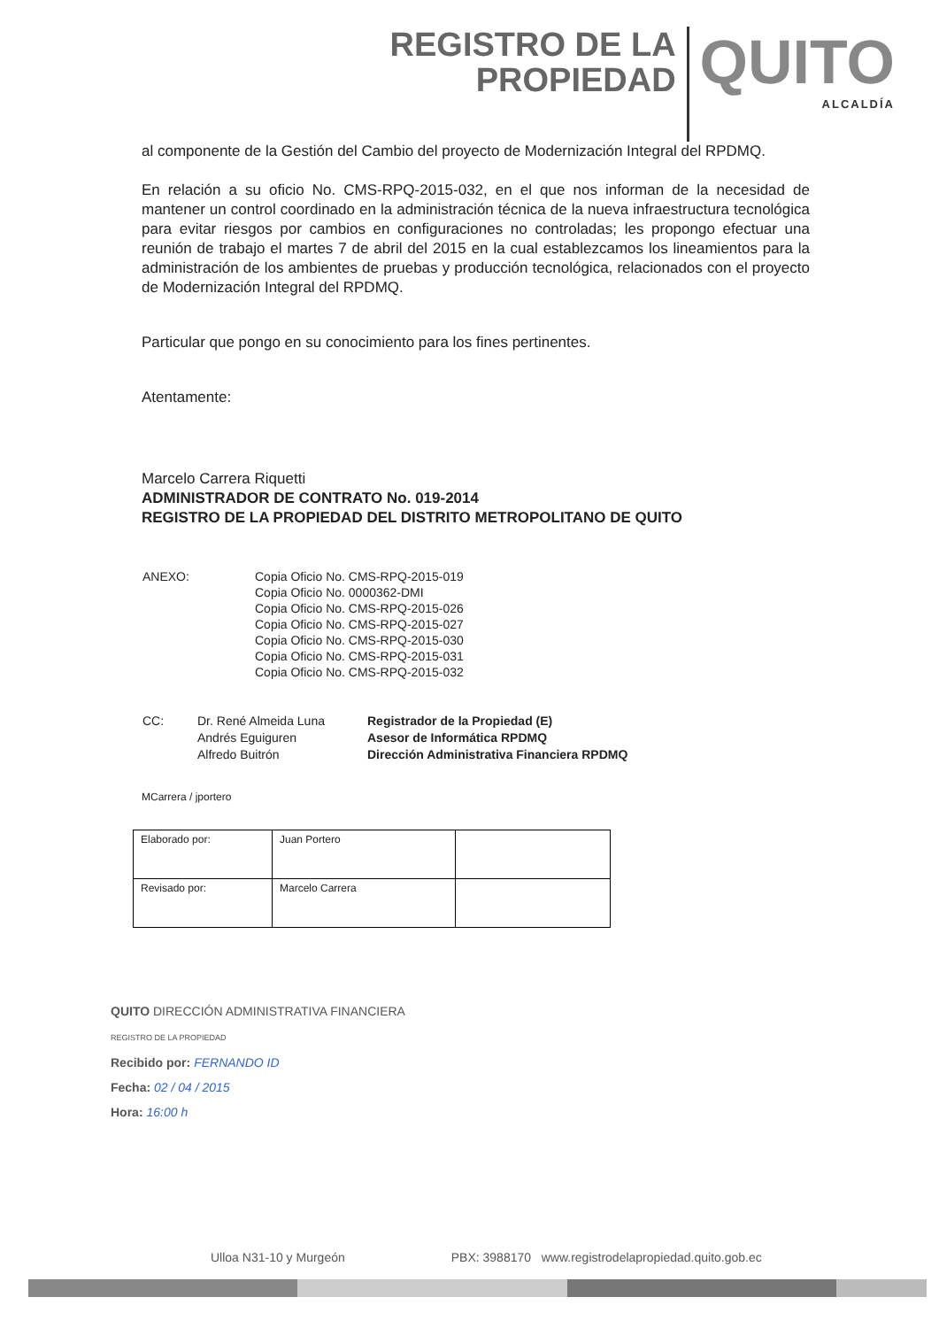REGISTRO DE LA
PROPIEDAD
QUITO
ALCALDÍA
al componente de la Gestión del Cambio del proyecto de Modernización Integral del RPDMQ.
En relación a su oficio No. CMS-RPQ-2015-032, en el que nos informan de la necesidad de mantener un control coordinado en la administración técnica de la nueva infraestructura tecnológica para evitar riesgos por cambios en configuraciones no controladas; les propongo efectuar una reunión de trabajo el martes 7 de abril del 2015 en la cual establezcamos los lineamientos para la administración de los ambientes de pruebas y producción tecnológica, relacionados con el proyecto de Modernización Integral del RPDMQ.
Particular que pongo en su conocimiento para los fines pertinentes.
Atentamente:
Marcelo Carrera Riquetti
ADMINISTRADOR DE CONTRATO No. 019-2014
REGISTRO DE LA PROPIEDAD DEL DISTRITO METROPOLITANO DE QUITO
| ANEXO: | Copia Oficio No. CMS-RPQ-2015-019 Copia Oficio No. 0000362-DMI Copia Oficio No. CMS-RPQ-2015-026 Copia Oficio No. CMS-RPQ-2015-027 Copia Oficio No. CMS-RPQ-2015-030 Copia Oficio No. CMS-RPQ-2015-031 Copia Oficio No. CMS-RPQ-2015-032 |
| CC: | Dr. René Almeida Luna Andrés Eguiguren Alfredo Buitrón | Registrador de la Propiedad (E) Asesor de Informática RPDMQ Dirección Administrativa Financiera RPDMQ |
MCarrera / jportero
| Elaborado por: | Juan Portero | |
| Revisado por: | Marcelo Carrera | |
QUITO DIRECCIÓN ADMINISTRATIVA FINANCIERA
REGISTRO DE LA PROPIEDAD
Recibido por: FERNANDO ID
Fecha: 02 / 04 / 2015
Hora: 16:00 h
Ulloa N31-10 y Murgeón PBX: 3988170 www.registrodelapropiedad.quito.gob.ec